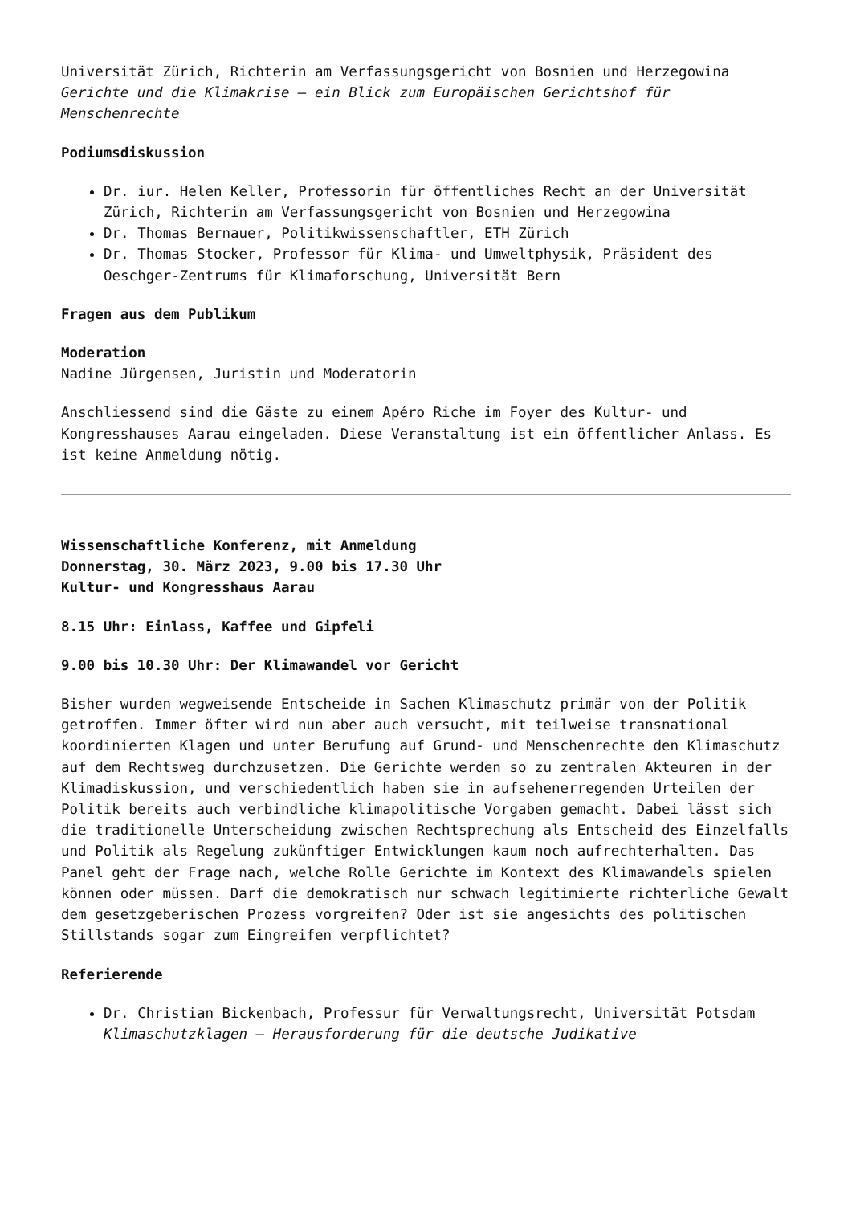Universität Zürich, Richterin am Verfassungsgericht von Bosnien und Herzegowina
Gerichte und die Klimakrise – ein Blick zum Europäischen Gerichtshof für Menschenrechte
Podiumsdiskussion
Dr. iur. Helen Keller, Professorin für öffentliches Recht an der Universität Zürich, Richterin am Verfassungsgericht von Bosnien und Herzegowina
Dr. Thomas Bernauer, Politikwissenschaftler, ETH Zürich
Dr. Thomas Stocker, Professor für Klima- und Umweltphysik, Präsident des Oeschger-Zentrums für Klimaforschung, Universität Bern
Fragen aus dem Publikum
Moderation
Nadine Jürgensen, Juristin und Moderatorin
Anschliessend sind die Gäste zu einem Apéro Riche im Foyer des Kultur- und Kongresshauses Aarau eingeladen. Diese Veranstaltung ist ein öffentlicher Anlass. Es ist keine Anmeldung nötig.
Wissenschaftliche Konferenz, mit Anmeldung
Donnerstag, 30. März 2023, 9.00 bis 17.30 Uhr
Kultur- und Kongresshaus Aarau
8.15 Uhr: Einlass, Kaffee und Gipfeli
9.00 bis 10.30 Uhr: Der Klimawandel vor Gericht
Bisher wurden wegweisende Entscheide in Sachen Klimaschutz primär von der Politik getroffen. Immer öfter wird nun aber auch versucht, mit teilweise transnational koordinierten Klagen und unter Berufung auf Grund- und Menschenrechte den Klimaschutz auf dem Rechtsweg durchzusetzen. Die Gerichte werden so zu zentralen Akteuren in der Klimadiskussion, und verschiedentlich haben sie in aufsehenerregenden Urteilen der Politik bereits auch verbindliche klimapolitische Vorgaben gemacht. Dabei lässt sich die traditionelle Unterscheidung zwischen Rechtsprechung als Entscheid des Einzelfalls und Politik als Regelung zukünftiger Entwicklungen kaum noch aufrechterhalten. Das Panel geht der Frage nach, welche Rolle Gerichte im Kontext des Klimawandels spielen können oder müssen. Darf die demokratisch nur schwach legitimierte richterliche Gewalt dem gesetzgeberischen Prozess vorgreifen? Oder ist sie angesichts des politischen Stillstands sogar zum Eingreifen verpflichtet?
Referierende
Dr. Christian Bickenbach, Professur für Verwaltungsrecht, Universität Potsdam
Klimaschutzklagen – Herausforderung für die deutsche Judikative